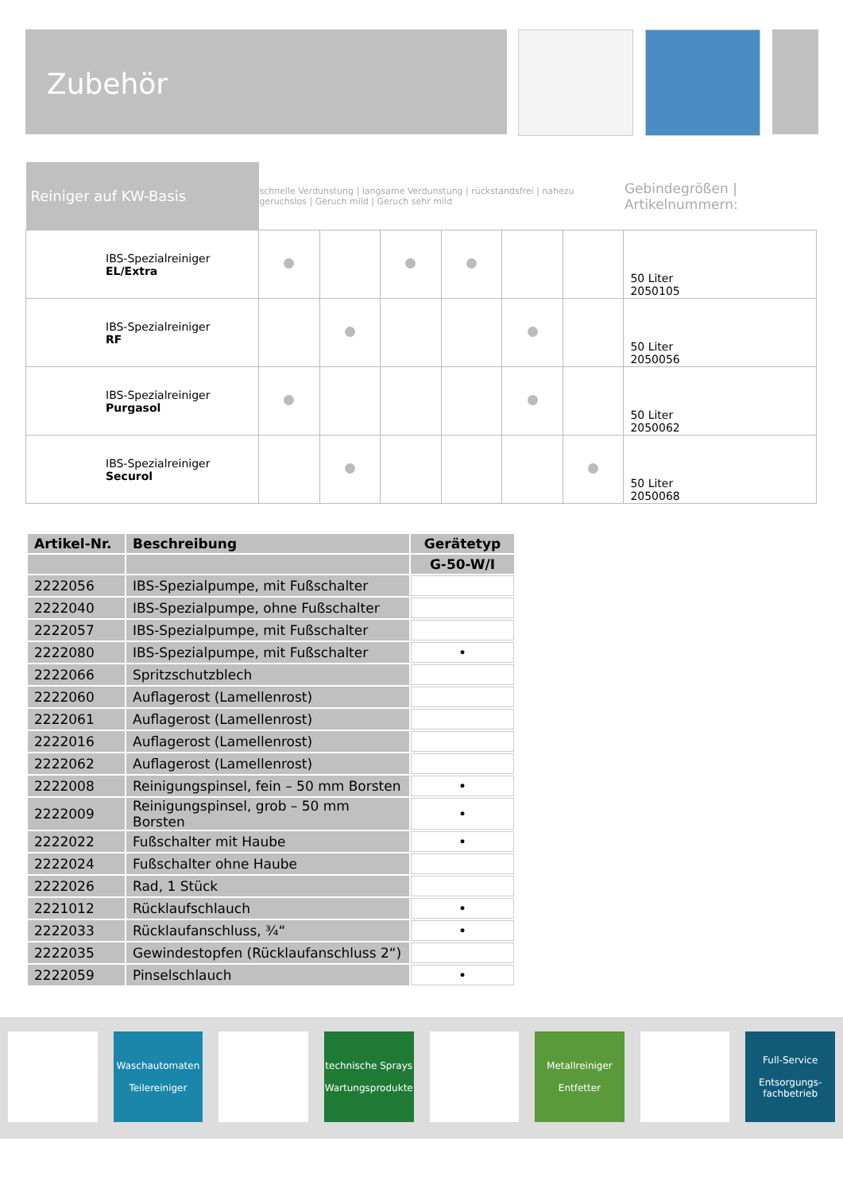Zubehör
| Reiniger auf KW-Basis | schnelle Verdunstung / langsame Verdunstung / rückstandsfrei / nahezu geruchslos / Geruch mild / Geruch sehr mild | | | | | | Gebindegrößen / Artikelnummern: |
| IBS-Spezialreiniger EL/Extra | | | | | | | 50 Liter 2050105 |
| IBS-Spezialreiniger RF | | | | | | | 50 Liter 2050056 |
| IBS-Spezialreiniger Purgasol | | | | | | | 50 Liter 2050062 |
| IBS-Spezialreiniger Securol | | | | | | | 50 Liter 2050068 |
| Artikel-Nr. | Beschreibung | Gerätetyp |
| --- | --- | --- |
| | | G-50-W/I |
| 2222056 | IBS-Spezialpumpe, mit Fußschalter | |
| 2222040 | IBS-Spezialpumpe, ohne Fußschalter | |
| 2222057 | IBS-Spezialpumpe, mit Fußschalter | |
| 2222080 | IBS-Spezialpumpe, mit Fußschalter | • |
| 2222066 | Spritzschutzblech | |
| 2222060 | Auflagerost (Lamellenrost) | |
| 2222061 | Auflagerost (Lamellenrost) | |
| 2222016 | Auflagerost (Lamellenrost) | |
| 2222062 | Auflagerost (Lamellenrost) | |
| 2222008 | Reinigungspinsel, fein – 50 mm Borsten | • |
| 2222009 | Reinigungspinsel, grob – 50 mm Borsten | • |
| 2222022 | Fußschalter mit Haube | • |
| 2222024 | Fußschalter ohne Haube | |
| 2222026 | Rad, 1 Stück | |
| 2221012 | Rücklaufschlauch | • |
| 2222033 | Rücklaufanschluss, ¾“ | • |
| 2222035 | Gewindestopfen (Rücklaufanschluss 2“) | |
| 2222059 | Pinselschlauch | • |
Waschautomaten
Teilereiniger
technische Sprays
Wartungsprodukte
Metallreiniger
Entfetter
Full-Service
Entsorgungs-
fachbetrieb